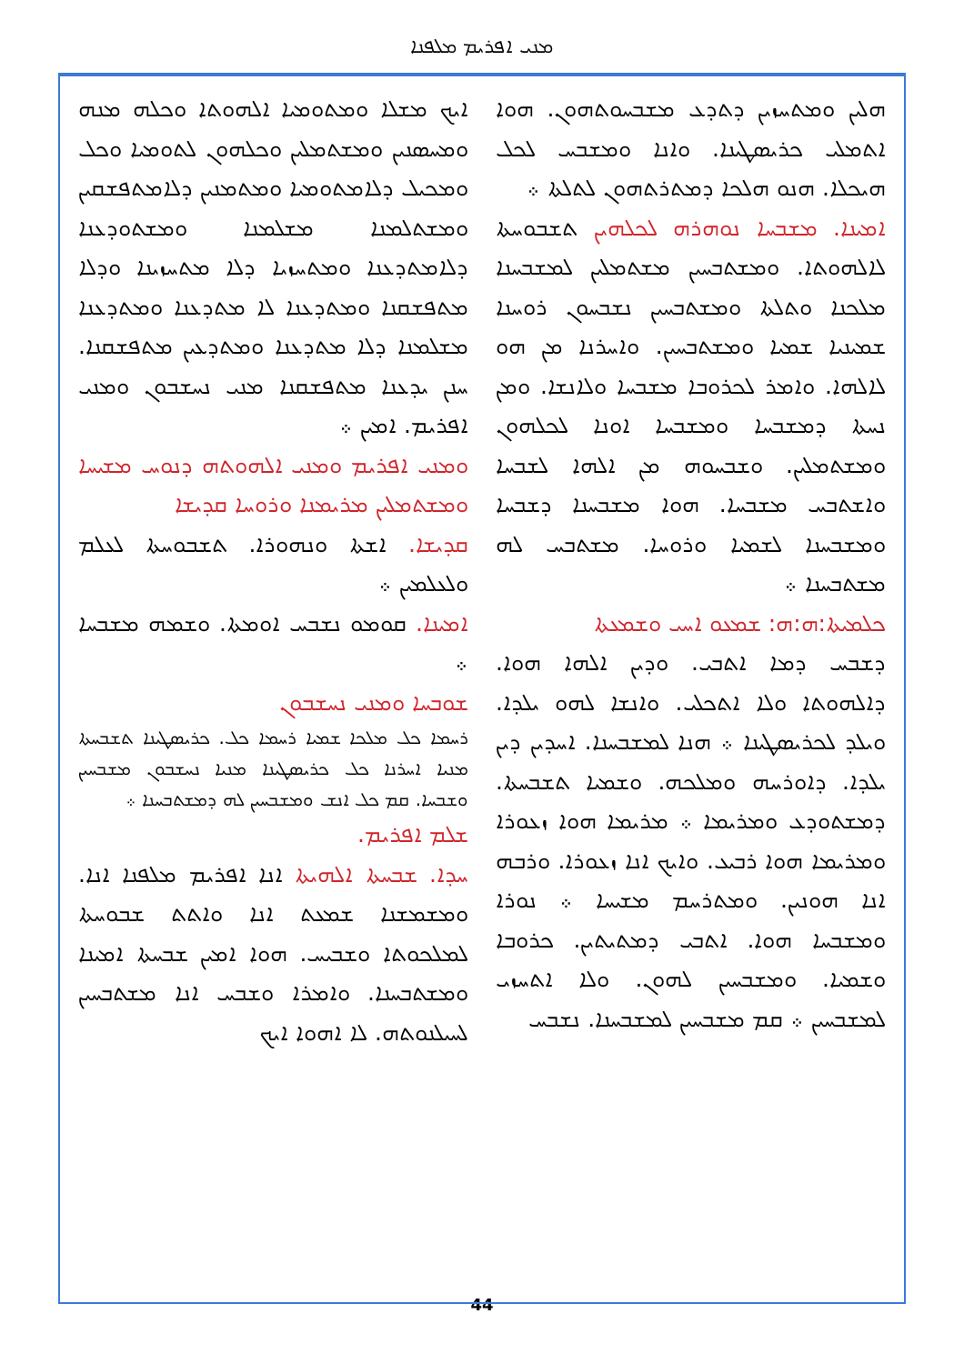ܡܢܝ ܐܦܪܝܡ ܡܠܦܢܐ
ܐܝܟ ܡܫܠܐ ܘܡܬܘܡܝܐ ܐܠܗܘܬܐ ܘܟܠܗ ܡܢܗ ܘܡܚܣܢܝܢ ܘܡܫܬܡܠܝܢ ܘܟܠܗܘܢ ܠܬܘܡܝܐ ܘܟܠ ܘܡܟܝܠ ܕܠܐܡܬܘܡܝܐ ܘܡܬܡܢܝܢ ܕܠܐܡܬܦܫܩܝܢ ܘܡܫܬܠܡܢܐ ܡܫܠܡܢܐ ܘܡܫܬܘܕܥܢܐ ܕܠܐܡܬܕܥܢܐ ܘܡܬܚܙܝܐ ܕܠܐ ܡܬܚܙܝܢܐ ܘܕܠܐ ܡܬܦܫܩܢܐ ܘܡܬܕܥܢܐ ܠܐ ܡܬܕܥܢܐ ܘܡܬܕܥܢܐ ܡܫܠܡܢܐ ܕܠܐ ܡܬܕܥܢܐ ܘܡܬܕܥܝܢ ܡܬܦܫܩܢܐ. ܚܢܢ ܝܕܥܢܐ ܡܬܦܫܩܢܐ ܡܢܝ ܢܚܫܒܘܢ ܘܡܢܝ ܐܦܪܝܡ. ܐܡܝܢ ܀
ܘܡܢܝ ܐܦܪܝܡ ܘܡܢܝ ܐܠܗܘܬܗ ܕܢܘܚ ܡܫܝܚܐ ܘܡܫܬܡܠܝܢ ܡܪܝܡܢܐ ܘܪܘܚܐ ܩܕܝܫܐ
ܩܕܝܫܐ. ܐܫܬܐ ܘܢܗܘܪܐ. ܬܫܒܘܚܬܐ ܠܥܠܡ ܘܠܥܠܡܝܢ ܀
ܐܡܝܢܐ. ܩܘܡܘ ܢܫܒܚ ܐܘܡܬܐ. ܘܫܡܗ ܡܫܒܚܐ ܀
ܫܘܒܚܐ ܘܡܢܝ ܢܚܫܒܘܢ
ܪܚܡܐ ܟܠ ܡܠܟܐ ܫܡܝܐ ܪܚܡܐ ܟܠ. ܟܪܝܣܛܝܢܐ ܬܫܒܚܬܐ ܡܢܝܐ ܐܚܪܢܐ ܟܠ ܟܪܝܣܛܝܢܐ ܡܢܝܐ ܢܚܫܒܘܢ ܡܫܒܚܝܢ ܘܫܒܚܐ. ܩܡ ܟܠ ܐܢܫ ܘܡܫܒܚܝܢ ܠܗ ܕܡܫܬܒܚܢܐ ܀
ܫܠܡ ܐܦܪܝܡ.
ܚܕܐ. ܫܒܚܬܐ ܐܠܗܝܬܐ ܐܢܐ ܐܦܪܝܡ ܡܠܦܢܐ ܐܢܐ. ܘܡܫܡܫܢܐ ܫܡܥܬ ܐܢܐ ܘܐܬܬ ܫܒܘܚܬܐ ܠܡܠܟܘܬܐ ܘܫܒܝܚ. ܗܘܐ ܐܡܝܢ ܫܒܚܬܐ ܐܡܝܢܐ ܘܡܫܬܒܚܢܐ. ܘܐܡܪܐ ܘܫܒܚ ܐܢܐ ܡܫܬܒܚܝܢ ܠܚܝܠܢܘܬܗ. ܠܐ ܐܗܘܐ ܐܝܟ
ܗܠܝܢ ܘܡܬܚܙܝܢ ܕܬܕܥ ܡܫܒܚܘܬܗܘܢ. ܗܘܐ ܐܬܡܠܝ ܟܪܝܣܛܝܢܐ. ܘܐܢܐ ܘܡܫܒܚ ܠܟܠ ܗܝܟܠܐ. ܗܢܘ ܗܠܟܐ ܕܡܬܪܬܗܘܢ ܠܬܠܬܐ ܀
ܐܡܝܢܐ. ܡܫܒܚܐ ܢܘܗܪܗ ܠܟܠܗܝܢ ܬܫܒܘܚܬܐ ܠܐܠܗܘܬܐ. ܘܡܫܬܒܚܝܢ ܡܫܬܡܠܝܢ ܠܡܫܒܚܢܐ ܡܠܟܢܐ ܘܬܠܬܐ ܘܡܫܬܒܚܝܢ ܢܫܒܚܘܢ ܪܘܚܢܐ ܫܡܝܢܝܐ ܫܡܝܐ ܘܡܫܬܒܚܝܢ. ܘܐܚܪܢܐ ܡܢ ܗܘ ܠܐܠܗܐ. ܘܐܡܪ ܠܟܪܘܒܐ ܡܫܒܚܐ ܘܠܐܢܫܐ. ܘܡܢ ܢܚܬܐ ܕܡܫܒܚܐ ܘܡܫܒܚܐ ܐܘܢܐ ܠܟܠܗܘܢ ܘܡܫܬܡܠܝܢ. ܘܫܒܚܘܗ ܡܢ ܐܠܗܐ ܠܫܒܚܐ ܘܐܫܬܒܚ ܡܫܒܚܐ. ܗܘܐ ܡܫܒܚܢܐ ܕܫܒܚܐ ܘܡܫܒܚܢܐ ܠܫܡܝܐ ܘܪܘܚܐ. ܡܫܬܒܚ ܠܗ ܡܫܬܒܚܢܐ ܀
ܟܠܡܝܬܐ:ܗ:ܗ: ܫܡܥܘ ܐܚܝ ܘܫܡܥܬܐ
ܕܫܒܚ ܕܡܐ ܐܬܒܝ. ܘܕܝܢ ܐܠܗܐ ܗܘܐ. ܕܐܠܗܘܬܐ ܘܠܐ ܐܬܟܠܝ. ܘܐܢܫܐ ܠܗܘ ܝܠܕܐ. ܘܝܠܕ ܠܟܪܝܣܛܝܢܐ ܀ ܗܢܐ ܠܡܫܒܚܢܐ. ܐܚܕܝܢ ܕܝܢ ܝܠܕܐ. ܕܐܘܪܚܗ ܘܡܠܟܗ. ܘܫܡܝܐ ܬܫܒܚܬܐ. ܕܡܫܬܘܕܥ ܘܡܪܝܡܐ ܀ ܡܪܝܡܐ ܗܘܐ ܙܥܘܪܐ ܘܡܪܝܡܐ ܗܘܐ ܪܒܝܥ. ܘܐܝܟ ܐܢܐ ܙܥܘܪܐ. ܘܪܒܗ ܐܢܐ ܗܘܢܝܢ. ܘܡܬܪܚܡ ܡܫܝܚܐ ܀ ܢܘܪܐ ܘܡܫܒܚܐ ܗܘܐ. ܐܬܒܝ ܕܡܬܝܬܝܢ. ܟܪܘܒܐ ܘܫܡܝܐ. ܘܡܫܒܚܝܢ ܠܗܘܢ. ܘܠܐ ܐܬܚܙܝ ܠܡܫܒܚܝܢ ܀ ܩܡ ܡܫܒܚܝܢ ܠܡܫܒܚܢܐ. ܢܫܒܚ
44